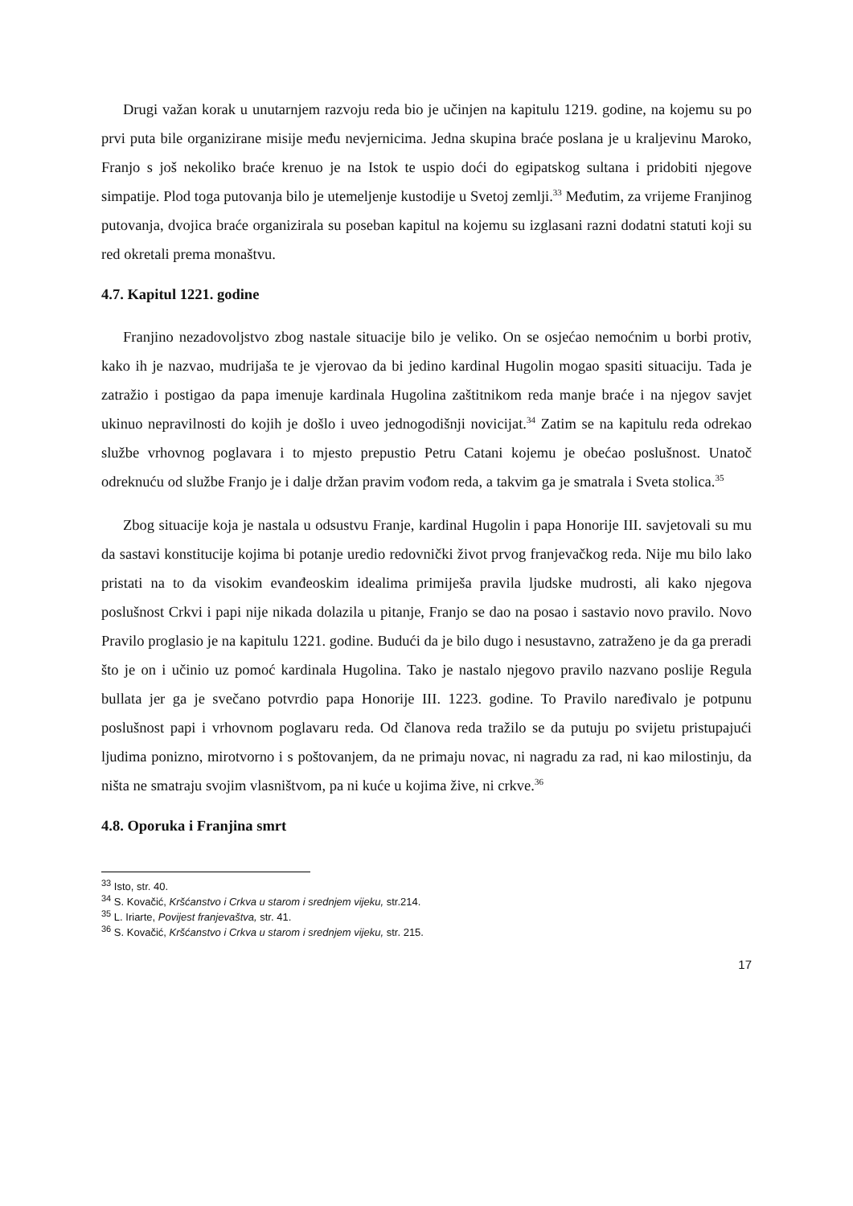Drugi važan korak u unutarnjem razvoju reda bio je učinjen na kapitulu 1219. godine, na kojemu su po prvi puta bile organizirane misije među nevjernicima. Jedna skupina braće poslana je u kraljevinu Maroko, Franjo s još nekoliko braće krenuo je na Istok te uspio doći do egipatskog sultana i pridobiti njegove simpatije. Plod toga putovanja bilo je utemeljenje kustodije u Svetoj zemlji.<sup>33</sup> Međutim, za vrijeme Franjinog putovanja, dvojica braće organizirala su poseban kapitul na kojemu su izglasani razni dodatni statuti koji su red okretali prema monaštvu.
4.7. Kapitul 1221. godine
Franjino nezadovoljstvo zbog nastale situacije bilo je veliko. On se osjećao nemoćnim u borbi protiv, kako ih je nazvao, mudrijaša te je vjerovao da bi jedino kardinal Hugolin mogao spasiti situaciju. Tada je zatražio i postigao da papa imenuje kardinala Hugolina zaštitnikom reda manje braće i na njegov savjet ukinuo nepravilnosti do kojih je došlo i uveo jednogodišnji novicijat.<sup>34</sup> Zatim se na kapitulu reda odrekao službe vrhovnog poglavara i to mjesto prepustio Petru Catani kojemu je obećao poslušnost. Unatoč odreknuću od službe Franjo je i dalje držan pravim vođom reda, a takvim ga je smatrala i Sveta stolica.<sup>35</sup>
Zbog situacije koja je nastala u odsustvu Franje, kardinal Hugolin i papa Honorije III. savjetovali su mu da sastavi konstitucije kojima bi potanje uredio redovnički život prvog franjevačkog reda. Nije mu bilo lako pristati na to da visokim evanđeoskim idealima primiješa pravila ljudske mudrosti, ali kako njegova poslušnost Crkvi i papi nije nikada dolazila u pitanje, Franjo se dao na posao i sastavio novo pravilo. Novo Pravilo proglasio je na kapitulu 1221. godine. Budući da je bilo dugo i nesustavno, zatraženo je da ga preradi što je on i učinio uz pomoć kardinala Hugolina. Tako je nastalo njegovo pravilo nazvano poslije Regula bullata jer ga je svečano potvrdio papa Honorije III. 1223. godine. To Pravilo naređivalo je potpunu poslušnost papi i vrhovnom poglavaru reda. Od članova reda tražilo se da putuju po svijetu pristupajući ljudima ponizno, mirotvorno i s poštovanjem, da ne primaju novac, ni nagradu za rad, ni kao milostinju, da ništa ne smatraju svojim vlasništvom, pa ni kuće u kojima žive, ni crkve.<sup>36</sup>
4.8. Oporuka i Franjina smrt
<sup>33</sup> Isto, str. 40.
<sup>34</sup> S. Kovačić, Kršćanstvo i Crkva u starom i srednjem vijeku, str.214.
<sup>35</sup> L. Iriarte, Povijest franjevaštva, str. 41.
<sup>36</sup> S. Kovačić, Kršćanstvo i Crkva u starom i srednjem vijeku, str. 215.
17